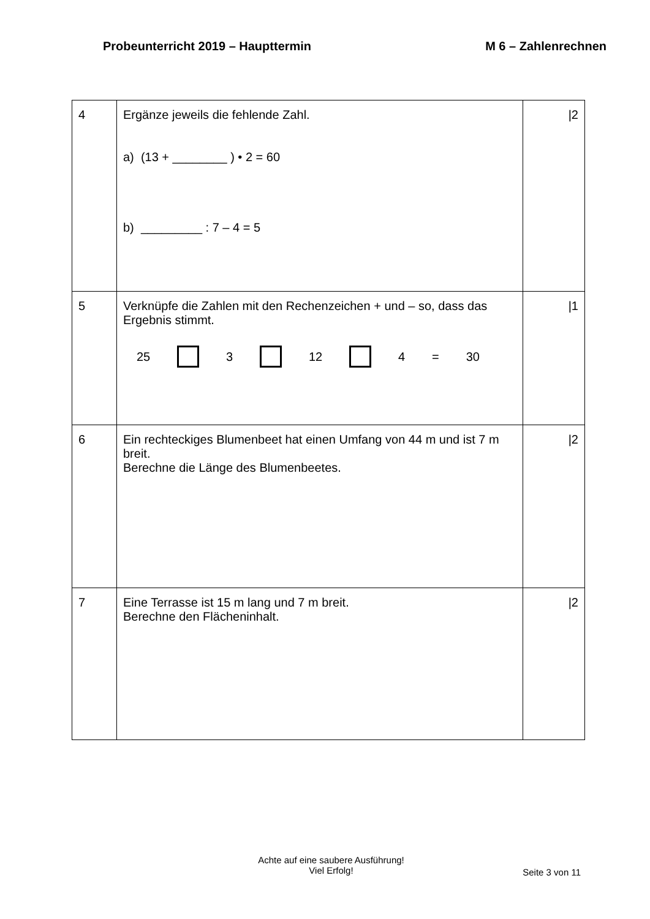Probeunterricht 2019 – Haupttermin M 6 – Zahlenrechnen
| 4 | Ergänze jeweils die fehlende Zahl. a) (13 + ________ ) • 2 = 60 b) _________ : 7 – 4 = 5 | /2 |
| 5 | Verknüpfe die Zahlen mit den Rechenzeichen + und – so, dass das Ergebnis stimmt. 25 3 12 4 = 30 | /1 |
| 6 | Ein rechteckiges Blumenbeet hat einen Umfang von 44 m und ist 7 m breit. Berechne die Länge des Blumenbeetes. | /2 |
| 7 | Eine Terrasse ist 15 m lang und 7 m breit. Berechne den Flächeninhalt. | /2 |
Achte auf eine saubere Ausführung!
Viel Erfolg!
Seite 3 von 11